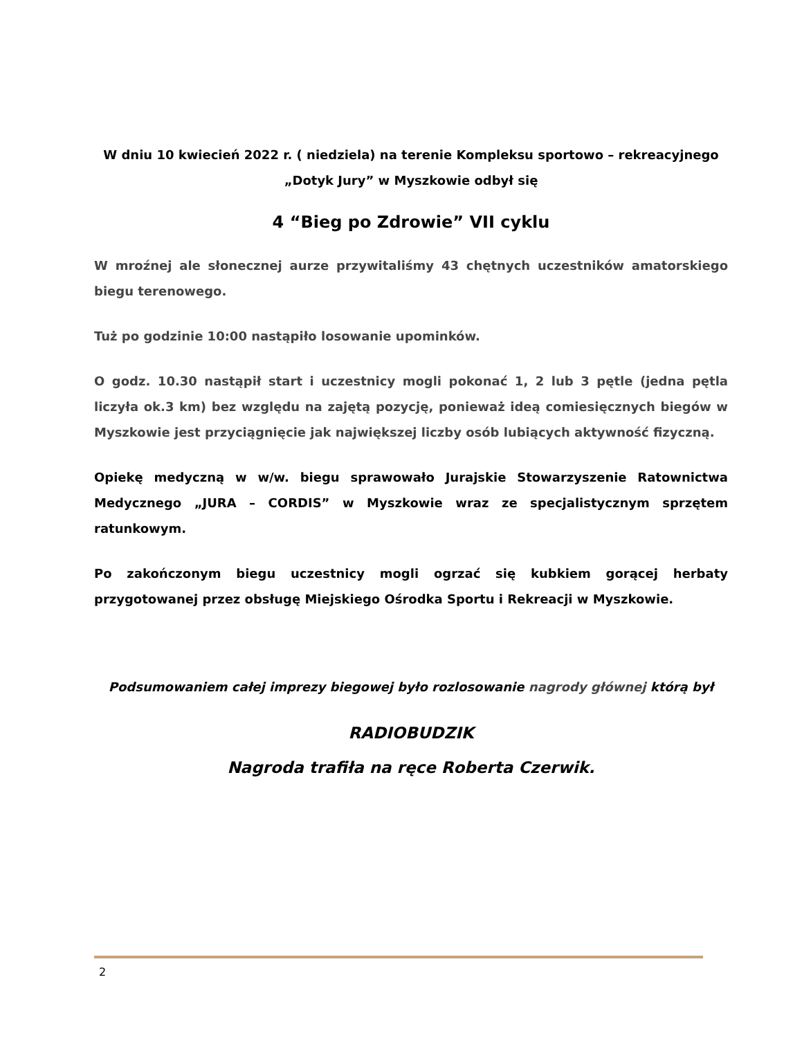W dniu 10 kwiecień 2022 r. ( niedziela) na terenie Kompleksu sportowo – rekreacyjnego „Dotyk Jury” w Myszkowie odbył się
4 “Bieg po Zdrowie” VII cyklu
W mroźnej ale słonecznej aurze przywitaliśmy 43 chętnych uczestników amatorskiego biegu terenowego.
Tuż po godzinie 10:00 nastąpiło losowanie upominków.
O godz. 10.30 nastąpił start i uczestnicy mogli pokonać 1, 2 lub 3 pętle (jedna pętla liczyła ok.3 km) bez względu na zajętą pozycję, ponieważ ideą comiesięcznych biegów w Myszkowie jest przyciągnięcie jak największej liczby osób lubiących aktywność fizyczną.
Opiekę medyczną w w/w. biegu sprawowało Jurajskie Stowarzyszenie Ratownictwa Medycznego „JURA – CORDIS” w Myszkowie wraz ze specjalistycznym sprzętem ratunkowym.
Po zakończonym biegu uczestnicy mogli ogrzać się kubkiem gorącej herbaty przygotowanej przez obsługę Miejskiego Ośrodka Sportu i Rekreacji w Myszkowie.
Podsumowaniem całej imprezy biegowej było rozlosowanie nagrody głównej którą był
RADIOBUDZIK
Nagroda trafiła na ręce Roberta Czerwik.
2